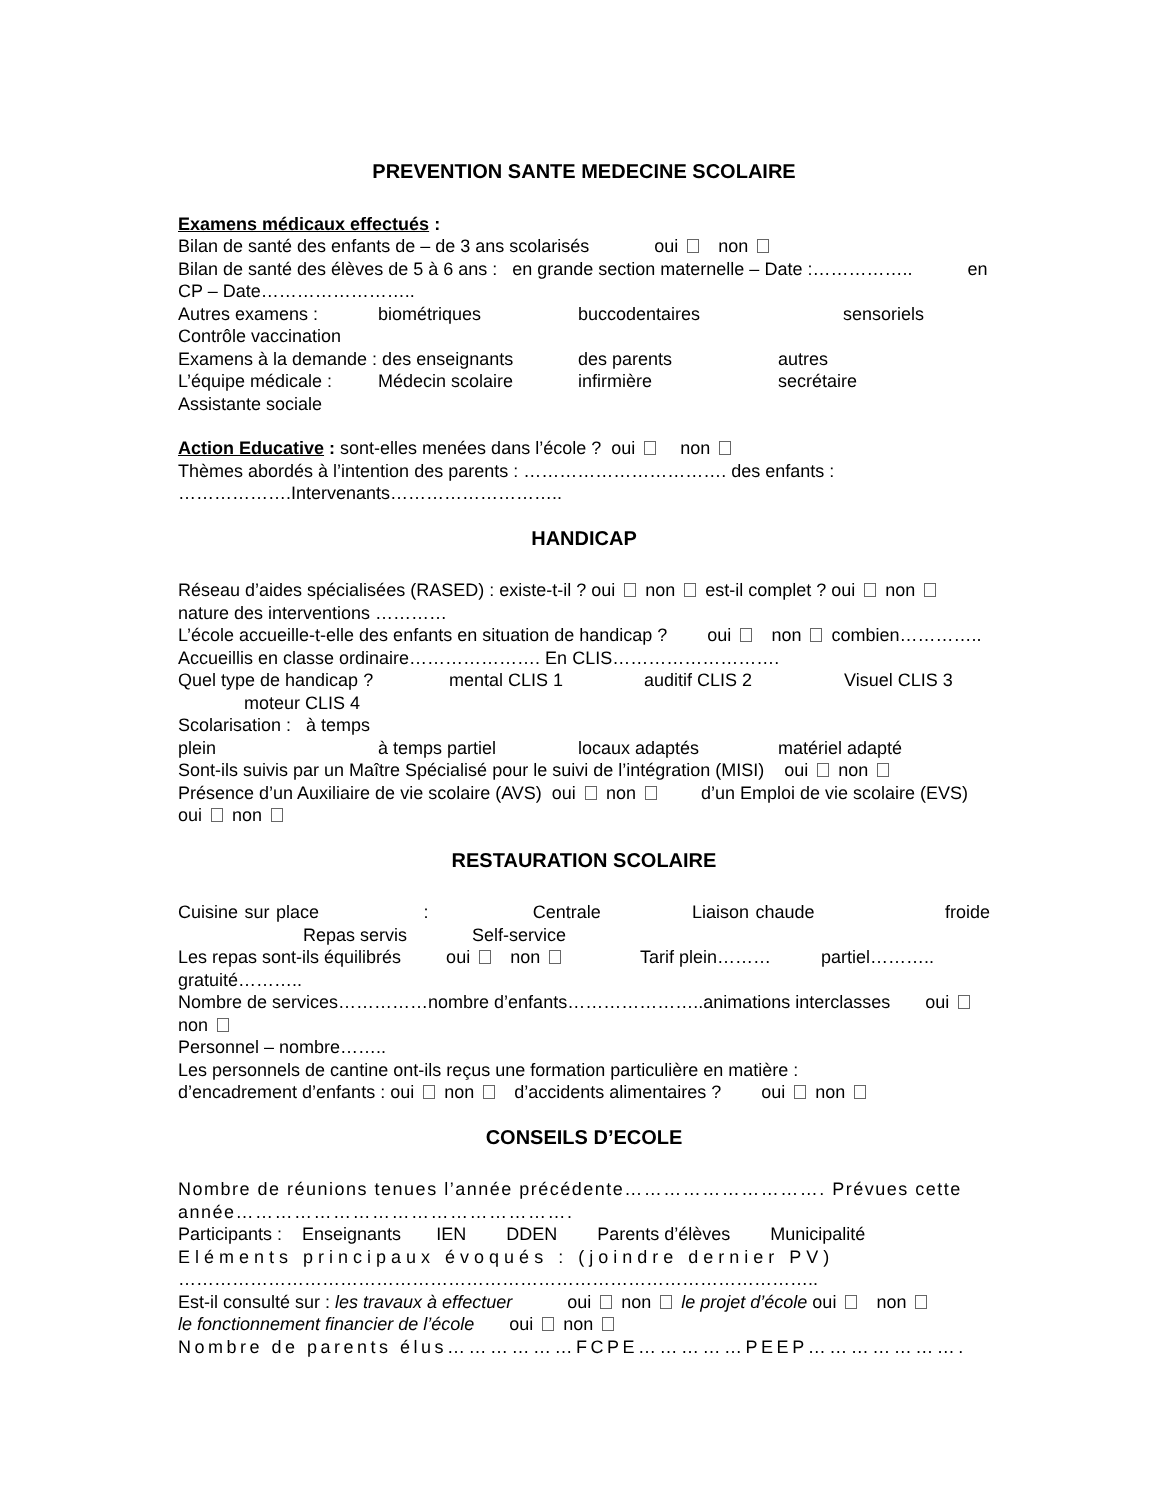PREVENTION SANTE MEDECINE SCOLAIRE
Examens médicaux effectués :
Bilan de santé des enfants de – de 3 ans scolarisés oui non
Bilan de santé des élèves de 5 à 6 ans : en grande section maternelle – Date :…………….. en CP – Date……………………..
Autres examens : biométriques buccodentaires sensoriels
Contrôle vaccination
Examens à la demande : des enseignants des parents autres
L’équipe médicale : Médecin scolaire infirmière secrétaire
Assistante sociale
Action Educative : sont-elles menées dans l’école ? oui non
Thèmes abordés à l’intention des parents : ……………………………. des enfants : ……………….Intervenants………………………..
HANDICAP
Réseau d’aides spécialisées (RASED) : existe-t-il ? oui non est-il complet ? oui non
nature des interventions …………
L’école accueille-t-elle des enfants en situation de handicap ? oui non combien…………..
Accueillis en classe ordinaire…………………. En CLIS……………………….
Quel type de handicap ? mental CLIS 1 auditif CLIS 2 Visuel CLIS 3
moteur CLIS 4
Scolarisation : à temps plein à temps partiel locaux adaptés matériel adapté
Sont-ils suivis par un Maître Spécialisé pour le suivi de l’intégration (MISI) oui non
Présence d’un Auxiliaire de vie scolaire (AVS) oui non d’un Emploi de vie scolaire (EVS) oui non
RESTAURATION SCOLAIRE
Cuisine sur place : Centrale Liaison chaude froide Repas servis Self-service
Les repas sont-ils équilibrés oui non Tarif plein……… partiel……….. gratuité………..
Nombre de services……………nombre d’enfants…………………..animations interclasses oui non
Personnel – nombre……..
Les personnels de cantine ont-ils reçus une formation particulière en matière :
d’encadrement d’enfants : oui non d’accidents alimentaires ? oui non
CONSEILS D’ECOLE
Nombre de réunions tenues l’année précédente…………………………. Prévues cette année…………………………………………….
Participants : Enseignants IEN DDEN Parents d’élèves Municipalité
Eléments principaux évoqués : (joindre dernier PV)
……………………………………………………………………………………………..
Est-il consulté sur : les travaux à effectuer oui non le projet d’école oui non
le fonctionnement financier de l’école oui non
Nombre de parents élus………………FCPE……………PEEP………………….